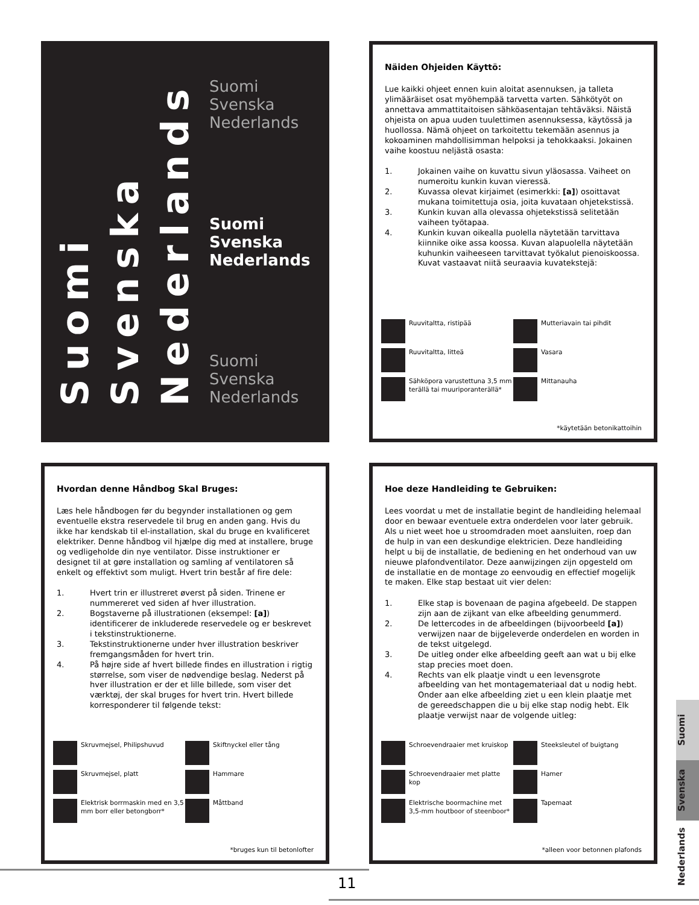Suomi
Svenska
Nederlands
Suomi
Svenska
Nederlands
Suomi
Svenska
Nederlands
Suomi
Svenska
Nederlands
Näiden Ohjeiden Käyttö:
Lue kaikki ohjeet ennen kuin aloitat asennuksen, ja talleta ylimääräiset osat myöhempää tarvetta varten. Sähkötyöt on annettava ammattitaitoisen sähköasentajan tehtäväksi. Näistä ohjeista on apua uuden tuulettimen asennuksessa, käytössä ja huollossa. Nämä ohjeet on tarkoitettu tekemään asennus ja kokoaminen mahdollisimman helpoksi ja tehokkaaksi. Jokainen vaihe koostuu neljästä osasta:
1. Jokainen vaihe on kuvattu sivun yläosassa. Vaiheet on numeroitu kunkin kuvan vieressä.
2. Kuvassa olevat kirjaimet (esimerkki: [a]) osoittavat mukana toimitettuja osia, joita kuvataan ohjetekstissä.
3. Kunkin kuvan alla olevassa ohjetekstissä selitetään vaiheen työtapaa.
4. Kunkin kuvan oikealla puolella näytetään tarvittava kiinnike oike assa koossa. Kuvan alapuolella näytetään kuhunkin vaiheeseen tarvittavat työkalut pienoiskoossa. Kuvat vastaavat niitä seuraavia kuvatekstejä:
Ruuvitaltta, ristipää
Mutteriavain tai pihdit
Ruuvitaltta, litteä
Vasara
Sähköpora varustettuna 3,5 mm terällä tai muuriporanterällä*
Mittanauha
*käytetään betonikattoihin
Hvordan denne Håndbog Skal Bruges:
Læs hele håndbogen før du begynder installationen og gem eventuelle ekstra reservedele til brug en anden gang. Hvis du ikke har kendskab til el-installation, skal du bruge en kvalificeret elektriker. Denne håndbog vil hjælpe dig med at installere, bruge og vedligeholde din nye ventilator. Disse instruktioner er designet til at gøre installation og samling af ventilatoren så enkelt og effektivt som muligt. Hvert trin består af fire dele:
1. Hvert trin er illustreret øverst på siden. Trinene er nummereret ved siden af hver illustration.
2. Bogstaverne på illustrationen (eksempel: [a]) identificerer de inkluderede reservedele og er beskrevet i tekstinstruktionerne.
3. Tekstinstruktionerne under hver illustration beskriver fremgangsmåden for hvert trin.
4. På højre side af hvert billede findes en illustration i rigtig størrelse, som viser de nødvendige beslag. Nederst på hver illustration er der et lille billede, som viser det værktøj, der skal bruges for hvert trin. Hvert billede korresponderer til følgende tekst:
Skruvmejsel, Philipshuvud
Skiftnyckel eller tång
Skruvmejsel, platt
Hammare
Elektrisk borrmaskin med en 3,5 mm borr eller betongborr*
Måttband
*bruges kun til betonlofter
Hoe deze Handleiding te Gebruiken:
Lees voordat u met de installatie begint de handleiding helemaal door en bewaar eventuele extra onderdelen voor later gebruik. Als u niet weet hoe u stroomdraden moet aansluiten, roep dan de hulp in van een deskundige elektricien. Deze handleiding helpt u bij de installatie, de bediening en het onderhoud van uw nieuwe plafondventilator. Deze aanwijzingen zijn opgesteld om de installatie en de montage zo eenvoudig en effectief mogelijk te maken. Elke stap bestaat uit vier delen:
1. Elke stap is bovenaan de pagina afgebeeld. De stappen zijn aan de zijkant van elke afbeelding genummerd.
2. De lettercodes in de afbeeldingen (bijvoorbeeld [a]) verwijzen naar de bijgeleverde onderdelen en worden in de tekst uitgelegd.
3. De uitleg onder elke afbeelding geeft aan wat u bij elke stap precies moet doen.
4. Rechts van elk plaatje vindt u een levensgrote afbeelding van het montagemateriaal dat u nodig hebt. Onder aan elke afbeelding ziet u een klein plaatje met de gereedschappen die u bij elke stap nodig hebt. Elk plaatje verwijst naar de volgende uitleg:
Schroevendraaier met kruiskop
Steeksleutel of buigtang
Schroevendraaier met platte kop
Hamer
Elektrische boormachine met 3,5-mm houtboor of steenboor*
Tapemaat
*alleen voor betonnen plafonds
Suomi
Svenska
Nederlands
11